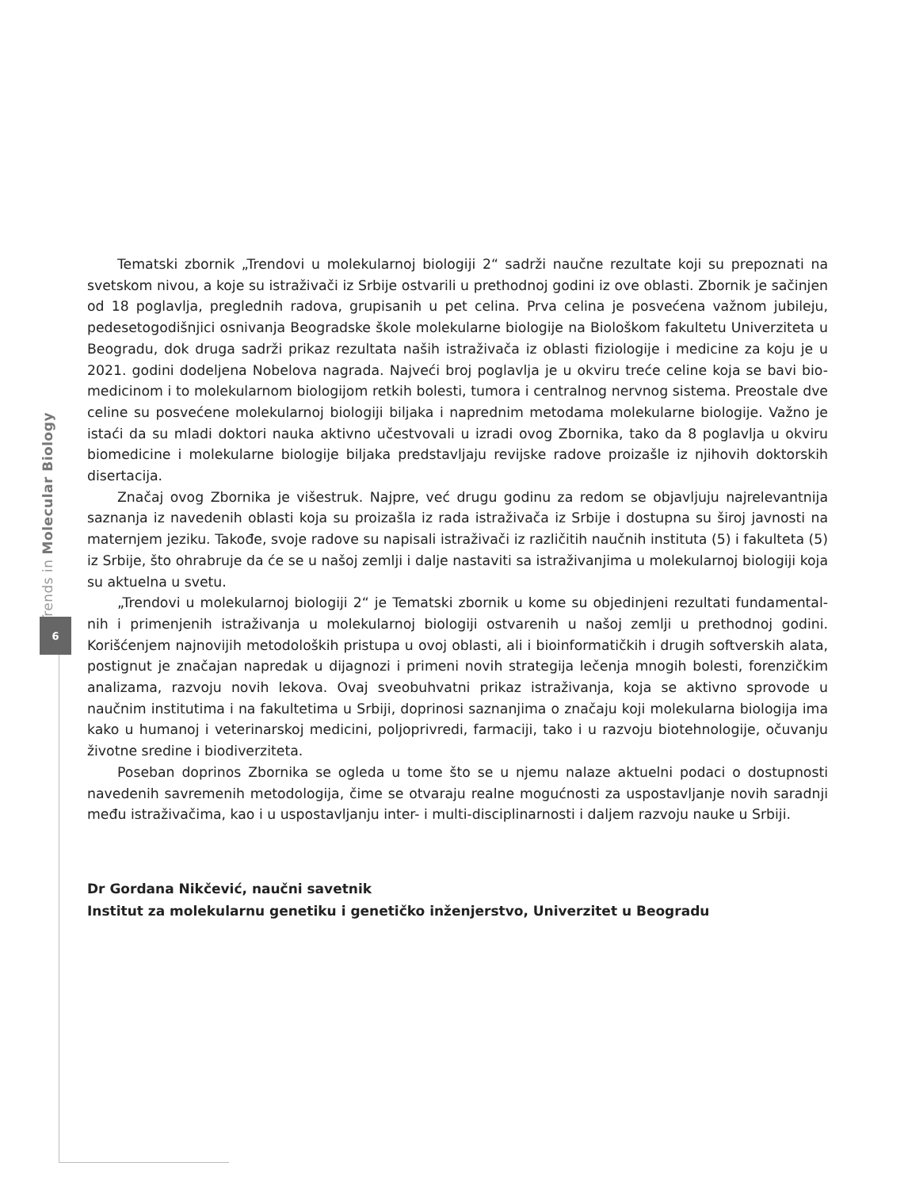Trends in Molecular Biology
6
Tematski zbornik „Trendovi u molekularnoj biologiji 2“ sadrži naučne rezultate koji su prepoznati na svetskom nivou, a koje su istraživači iz Srbije ostvarili u prethodnoj godini iz ove oblasti. Zbornik je sačinjen od 18 poglavlja, preglednih radova, grupisanih u pet celina. Prva celina je posvećena važnom jubileju, pedesetogodišnjici osnivanja Beogradske škole molekularne biologije na Biološkom fakultetu Univerziteta u Beogradu, dok druga sadrži prikaz rezultata naših istraživača iz oblasti fiziologije i medicine za koju je u 2021. godini dodeljena Nobelova nagrada. Najveći broj poglavlja je u okviru treće celine koja se bavi bio-medicinom i to molekularnom biologijom retkih bolesti, tumora i centralnog nervnog sistema. Preostale dve celine su posvećene molekularnoj biologiji biljaka i naprednim metodama molekularne biologije. Važno je istaći da su mladi doktori nauka aktivno učestvovali u izradi ovog Zbornika, tako da 8 poglavlja u okviru biomedicine i molekularne biologije biljaka predstavljaju revijske radove proizašle iz njihovih doktorskih disertacija.
Značaj ovog Zbornika je višestruk. Najpre, već drugu godinu za redom se objavljuju najrelevantnija saznanja iz navedenih oblasti koja su proizašla iz rada istraživača iz Srbije i dostupna su široj javnosti na maternjem jeziku. Takođe, svoje radove su napisali istraživači iz različitih naučnih instituta (5) i fakulteta (5) iz Srbije, što ohrabruje da će se u našoj zemlji i dalje nastaviti sa istraživanjima u molekularnoj biologiji koja su aktuelna u svetu.
„Trendovi u molekularnoj biologiji 2“ je Tematski zbornik u kome su objedinjeni rezultati fundamental-nih i primenjenih istraživanja u molekularnoj biologiji ostvarenih u našoj zemlji u prethodnoj godini. Korišćenjem najnovijih metodoloških pristupa u ovoj oblasti, ali i bioinformatičkih i drugih softverskih alata, postignut je značajan napredak u dijagnozi i primeni novih strategija lečenja mnogih bolesti, forenzičkim analizama, razvoju novih lekova. Ovaj sveobuhvatni prikaz istraživanja, koja se aktivno sprovode u naučnim institutima i na fakultetima u Srbiji, doprinosi saznanjima o značaju koji molekularna biologija ima kako u humanoj i veterinarskoj medicini, poljoprivredi, farmaciji, tako i u razvoju biotehnologije, očuvanju životne sredine i biodiverziteta.
Poseban doprinos Zbornika se ogleda u tome što se u njemu nalaze aktuelni podaci o dostupnosti navedenih savremenih metodologija, čime se otvaraju realne mogućnosti za uspostavljanje novih saradnji među istraživačima, kao i u uspostavljanju inter- i multi-disciplinarnosti i daljem razvoju nauke u Srbiji.
Dr Gordana Nikčević, naučni savetnik
Institut za molekularnu genetiku i genetičko inženjerstvo, Univerzitet u Beogradu